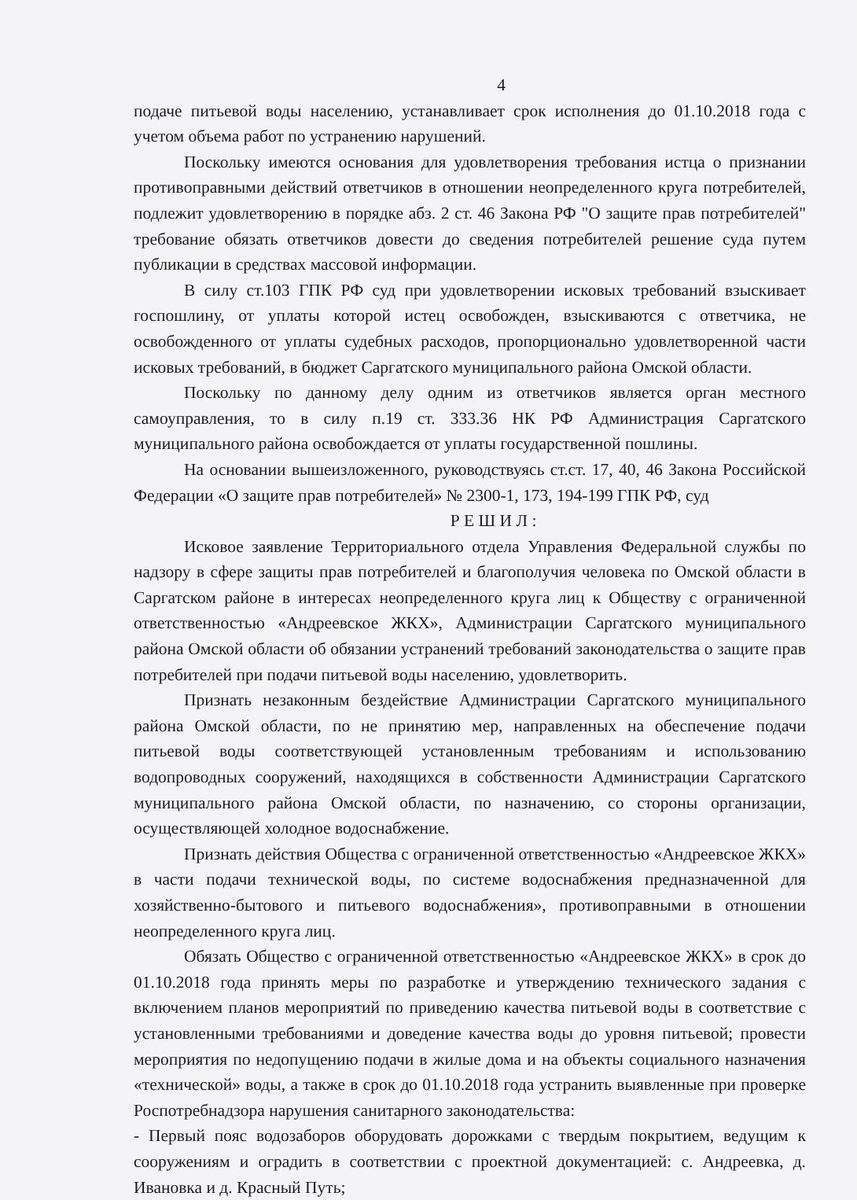4
подаче питьевой воды населению, устанавливает срок исполнения до 01.10.2018 года с учетом объема работ по устранению нарушений.
Поскольку имеются основания для удовлетворения требования истца о признании противоправными действий ответчиков в отношении неопределенного круга потребителей, подлежит удовлетворению в порядке абз. 2 ст. 46 Закона РФ "О защите прав потребителей" требование обязать ответчиков довести до сведения потребителей решение суда путем публикации в средствах массовой информации.
В силу ст.103 ГПК РФ суд при удовлетворении исковых требований взыскивает госпошлину, от уплаты которой истец освобожден, взыскиваются с ответчика, не освобожденного от уплаты судебных расходов, пропорционально удовлетворенной части исковых требований, в бюджет Саргатского муниципального района Омской области.
Поскольку по данному делу одним из ответчиков является орган местного самоуправления, то в силу п.19 ст. 333.36 НК РФ Администрация Саргатского муниципального района освобождается от уплаты государственной пошлины.
На основании вышеизложенного, руководствуясь ст.ст. 17, 40, 46 Закона Российской Федерации «О защите прав потребителей» № 2300-1, 173, 194-199 ГПК РФ, суд
Р Е Ш И Л :
Исковое заявление Территориального отдела Управления Федеральной службы по надзору в сфере защиты прав потребителей и благополучия человека по Омской области в Саргатском районе в интересах неопределенного круга лиц к Обществу с ограниченной ответственностью «Андреевское ЖКХ», Администрации Саргатского муниципального района Омской области об обязании устранений требований законодательства о защите прав потребителей при подачи питьевой воды населению, удовлетворить.
Признать незаконным бездействие Администрации Саргатского муниципального района Омской области, по не принятию мер, направленных на обеспечение подачи питьевой воды соответствующей установленным требованиям и использованию водопроводных сооружений, находящихся в собственности Администрации Саргатского муниципального района Омской области, по назначению, со стороны организации, осуществляющей холодное водоснабжение.
Признать действия Общества с ограниченной ответственностью «Андреевское ЖКХ» в части подачи технической воды, по системе водоснабжения предназначенной для хозяйственно-бытового и питьевого водоснабжения», противоправными в отношении неопределенного круга лиц.
Обязать Общество с ограниченной ответственностью «Андреевское ЖКХ» в срок до 01.10.2018 года принять меры по разработке и утверждению технического задания с включением планов мероприятий по приведению качества питьевой воды в соответствие с установленными требованиями и доведение качества воды до уровня питьевой; провести мероприятия по недопущению подачи в жилые дома и на объекты социального назначения «технической» воды, а также в срок до 01.10.2018 года устранить выявленные при проверке Роспотребнадзора нарушения санитарного законодательства:
- Первый пояс водозаборов оборудовать дорожками с твердым покрытием, ведущим к сооружениям и оградить в соответствии с проектной документацией: с. Андреевка, д. Ивановка и д. Красный Путь;